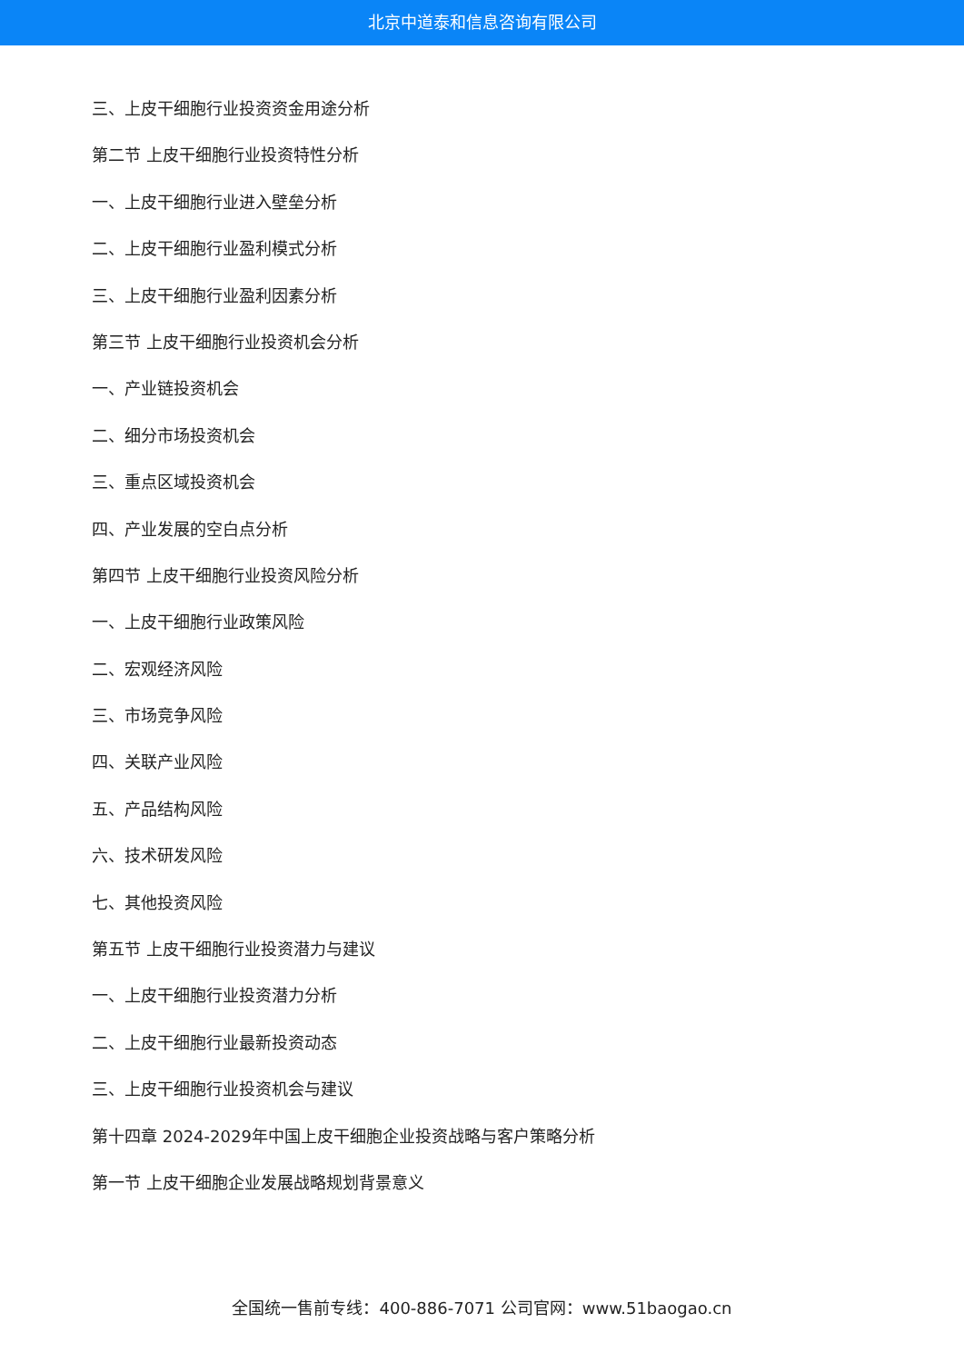北京中道泰和信息咨询有限公司
三、上皮干细胞行业投资资金用途分析
第二节 上皮干细胞行业投资特性分析
一、上皮干细胞行业进入壁垒分析
二、上皮干细胞行业盈利模式分析
三、上皮干细胞行业盈利因素分析
第三节 上皮干细胞行业投资机会分析
一、产业链投资机会
二、细分市场投资机会
三、重点区域投资机会
四、产业发展的空白点分析
第四节 上皮干细胞行业投资风险分析
一、上皮干细胞行业政策风险
二、宏观经济风险
三、市场竞争风险
四、关联产业风险
五、产品结构风险
六、技术研发风险
七、其他投资风险
第五节 上皮干细胞行业投资潜力与建议
一、上皮干细胞行业投资潜力分析
二、上皮干细胞行业最新投资动态
三、上皮干细胞行业投资机会与建议
第十四章 2024-2029年中国上皮干细胞企业投资战略与客户策略分析
第一节 上皮干细胞企业发展战略规划背景意义
全国统一售前专线：400-886-7071 公司官网：www.51baogao.cn